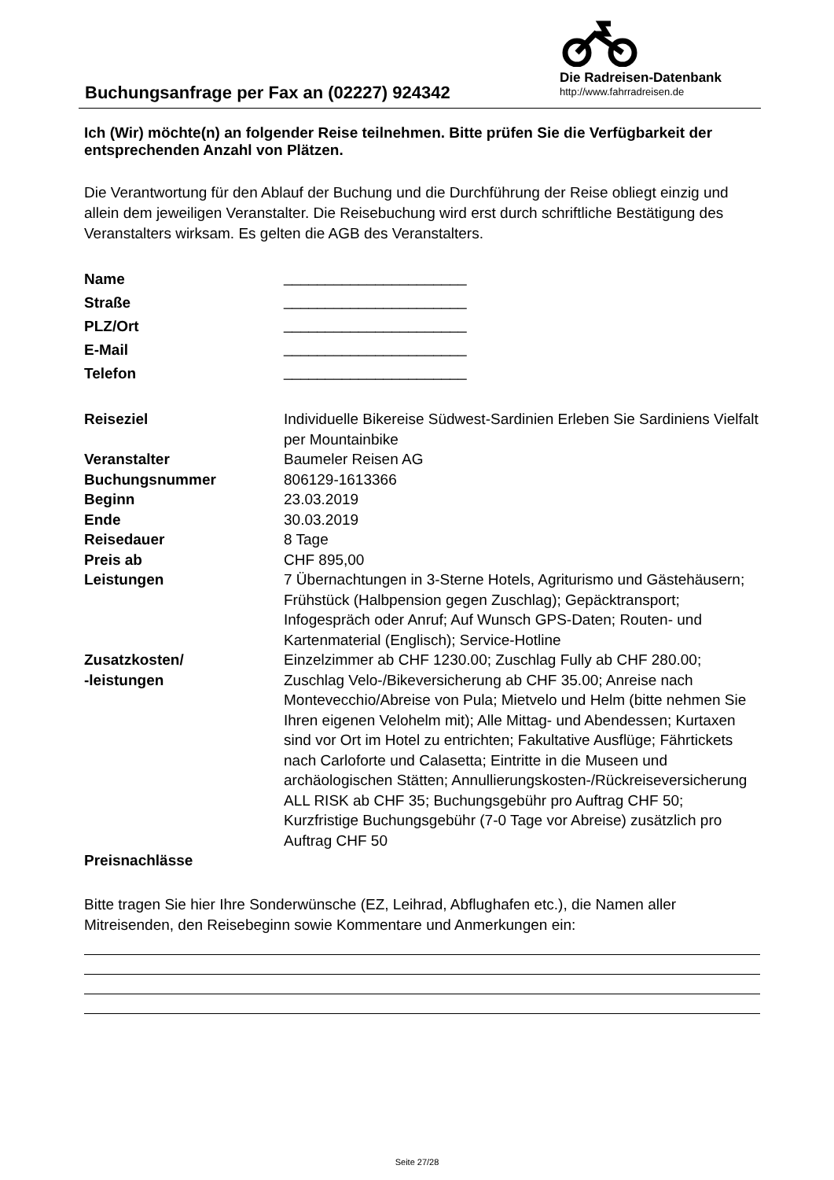Buchungsanfrage per Fax an (02227) 924342
Die Radreisen-Datenbank
http://www.fahrradreisen.de
Ich (Wir) möchte(n) an folgender Reise teilnehmen. Bitte prüfen Sie die Verfügbarkeit der entsprechenden Anzahl von Plätzen.
Die Verantwortung für den Ablauf der Buchung und die Durchführung der Reise obliegt einzig und allein dem jeweiligen Veranstalter. Die Reisebuchung wird erst durch schriftliche Bestätigung des Veranstalters wirksam. Es gelten die AGB des Veranstalters.
| Name | ______________________ |
| Straße | ______________________ |
| PLZ/Ort | ______________________ |
| E-Mail | ______________________ |
| Telefon | ______________________ |
| Reiseziel | Individuelle Bikereise Südwest-Sardinien Erleben Sie Sardiniens Vielfalt per Mountainbike |
| Veranstalter | Baumeler Reisen AG |
| Buchungsnummer | 806129-1613366 |
| Beginn | 23.03.2019 |
| Ende | 30.03.2019 |
| Reisedauer | 8 Tage |
| Preis ab | CHF 895,00 |
| Leistungen | 7 Übernachtungen in 3-Sterne Hotels, Agriturismo und Gästehäusern; Frühstück (Halbpension gegen Zuschlag); Gepäcktransport; Infogespräch oder Anruf; Auf Wunsch GPS-Daten; Routen- und Kartenmaterial (Englisch); Service-Hotline |
| Zusatzkosten/ -leistungen | Einzelzimmer ab CHF 1230.00; Zuschlag Fully ab CHF 280.00; Zuschlag Velo-/Bikeversicherung ab CHF 35.00; Anreise nach Montevecchio/Abreise von Pula; Mietvelo und Helm (bitte nehmen Sie Ihren eigenen Velohelm mit); Alle Mittag- und Abendessen; Kurtaxen sind vor Ort im Hotel zu entrichten; Fakultative Ausflüge; Fährtickets nach Carloforte und Calasetta; Eintritte in die Museen und archäologischen Stätten; Annullierungskosten-/Rückreiseversicherung ALL RISK ab CHF 35; Buchungsgebühr pro Auftrag CHF 50; Kurzfristige Buchungsgebühr (7-0 Tage vor Abreise) zusätzlich pro Auftrag CHF 50 |
| Preisnachlässe | |
Bitte tragen Sie hier Ihre Sonderwünsche (EZ, Leihrad, Abflughafen etc.), die Namen aller Mitreisenden, den Reisebeginn sowie Kommentare und Anmerkungen ein:
Seite 27/28